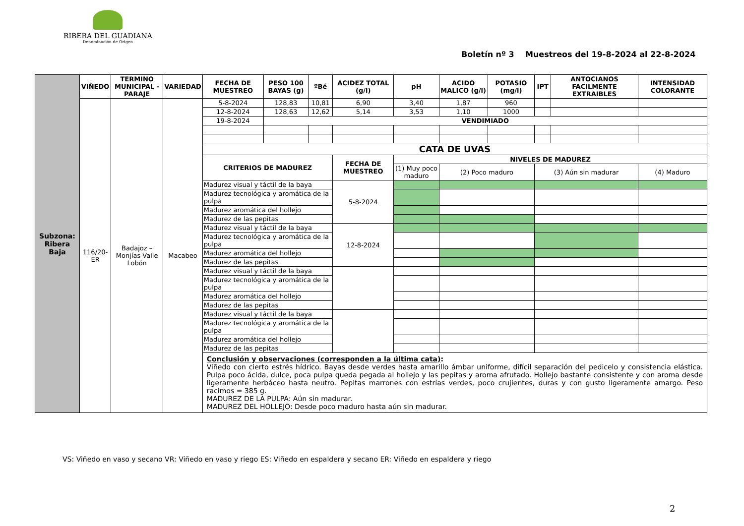RIBERA DEL GUADIANA
Denominación de Origen
Boletín nº 3 Muestreos del 19-8-2024 al 22-8-2024
| Subzona: Ribera Baja | VIÑEDO | TERMINO MUNICIPAL - PARAJE | VARIEDAD | FECHA DE MUESTREO | PESO 100 BAYAS (g) | ºBé | ACIDEZ TOTAL (g/l) | pH | ACIDO MALICO (g/l) | POTASIO (mg/l) | IPT | ANTOCIANOS FACILMENTE EXTRAIBLES | INTENSIDAD COLORANTE |
| | 116/20-ER | Badajoz – Monjías Valle Lobón | Macabeo | 5-8-2024 | 128,83 | 10,81 | 6,90 | 3,40 | 1,87 | 960 | | | |
| | | | | 12-8-2024 | 128,63 | 12,62 | 5,14 | 3,53 | 1,10 | 1000 | | | |
| | | | | 19-8-2024 | VENDIMIADO | | | | | | | | |
| | | | | CATA DE UVAS | | | | | | | | | |
| | | | | CRITERIOS DE MADUREZ | | | FECHA DE MUESTREO | NIVELES DE MADUREZ | | | | | |
| | | | | | | | | (1) Muy poco maduro | (2) Poco maduro | | (3) Aún sin madurar | | (4) Maduro |
| | | | | Madurez visual y táctil de la baya | | | 5-8-2024 | | | | | | |
| | | | | Madurez tecnológica y aromática de la pulpa | | | | | | | | | |
| | | | | Madurez aromática del hollejo | | | | | | | | | |
| | | | | Madurez de las pepitas | | | | | | | | | |
| | | | | Madurez visual y táctil de la baya | | | 12-8-2024 | | | | | | |
| | | | | Madurez tecnológica y aromática de la pulpa | | | | | | | | | |
| | | | | Madurez aromática del hollejo | | | | | | | | | |
| | | | | Madurez de las pepitas | | | | | | | | | |
| | | | | Madurez visual y táctil de la baya | | | | | | | | | |
| | | | | Madurez tecnológica y aromática de la pulpa | | | | | | | | | |
| | | | | Madurez aromática del hollejo | | | | | | | | | |
| | | | | Madurez de las pepitas | | | | | | | | | |
| | | | | Madurez visual y táctil de la baya | | | | | | | | | |
| | | | | Madurez tecnológica y aromática de la pulpa | | | | | | | | | |
| | | | | Madurez aromática del hollejo | | | | | | | | | |
| | | | | Madurez de las pepitas | | | | | | | | | |
| | | | | Conclusión y observaciones (corresponden a la última cata) : Viñedo con cierto estrés hídrico. Bayas desde verdes hasta amarillo ámbar uniforme, difícil separación del pedicelo y consistencia elástica. Pulpa poco ácida, dulce, poca pulpa queda pegada al hollejo y las pepitas y aroma afrutado. Hollejo bastante consistente y con aroma desde ligeramente herbáceo hasta neutro. Pepitas marrones con estrías verdes, poco crujientes, duras y con gusto ligeramente amargo. Peso racimos = 385 g. MADUREZ DE LA PULPA: Aún sin madurar. MADUREZ DEL HOLLEJO: Desde poco maduro hasta aún sin madurar. | | | | | | | | | |
VS: Viñedo en vaso y secano VR: Viñedo en vaso y riego ES: Viñedo en espaldera y secano ER: Viñedo en espaldera y riego
2